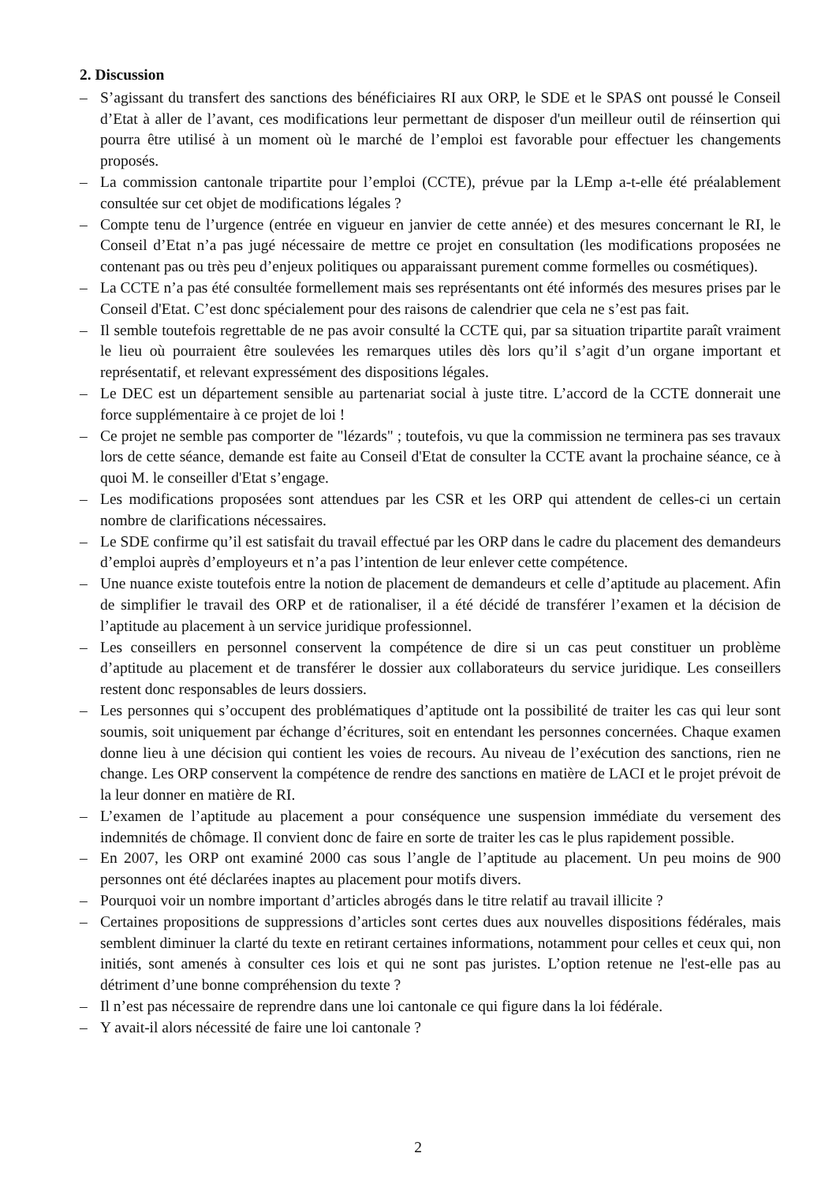2. Discussion
– S’agissant du transfert des sanctions des bénéficiaires RI aux ORP, le SDE et le SPAS ont poussé le Conseil d’Etat à aller de l’avant, ces modifications leur permettant de disposer d'un meilleur outil de réinsertion qui pourra être utilisé à un moment où le marché de l’emploi est favorable pour effectuer les changements proposés.
– La commission cantonale tripartite pour l’emploi (CCTE), prévue par la LEmp a-t-elle été préalablement consultée sur cet objet de modifications légales ?
– Compte tenu de l’urgence (entrée en vigueur en janvier de cette année) et des mesures concernant le RI, le Conseil d’Etat n’a pas jugé nécessaire de mettre ce projet en consultation (les modifications proposées ne contenant pas ou très peu d’enjeux politiques ou apparaissant purement comme formelles ou cosmétiques).
– La CCTE n’a pas été consultée formellement mais ses représentants ont été informés des mesures prises par le Conseil d'Etat. C’est donc spécialement pour des raisons de calendrier que cela ne s’est pas fait.
– Il semble toutefois regrettable de ne pas avoir consulté la CCTE qui, par sa situation tripartite paraît vraiment le lieu où pourraient être soulevées les remarques utiles dès lors qu’il s’agit d’un organe important et représentatif, et relevant expressément des dispositions légales.
– Le DEC est un département sensible au partenariat social à juste titre. L’accord de la CCTE donnerait une force supplémentaire à ce projet de loi !
– Ce projet ne semble pas comporter de "lézards" ; toutefois, vu que la commission ne terminera pas ses travaux lors de cette séance, demande est faite au Conseil d'Etat de consulter la CCTE avant la prochaine séance, ce à quoi M. le conseiller d'Etat s’engage.
– Les modifications proposées sont attendues par les CSR et les ORP qui attendent de celles-ci un certain nombre de clarifications nécessaires.
– Le SDE confirme qu’il est satisfait du travail effectué par les ORP dans le cadre du placement des demandeurs d’emploi auprès d’employeurs et n’a pas l’intention de leur enlever cette compétence.
– Une nuance existe toutefois entre la notion de placement de demandeurs et celle d’aptitude au placement. Afin de simplifier le travail des ORP et de rationaliser, il a été décidé de transférer l’examen et la décision de l’aptitude au placement à un service juridique professionnel.
– Les conseillers en personnel conservent la compétence de dire si un cas peut constituer un problème d’aptitude au placement et de transférer le dossier aux collaborateurs du service juridique. Les conseillers restent donc responsables de leurs dossiers.
– Les personnes qui s’occupent des problématiques d’aptitude ont la possibilité de traiter les cas qui leur sont soumis, soit uniquement par échange d’écritures, soit en entendant les personnes concernées. Chaque examen donne lieu à une décision qui contient les voies de recours. Au niveau de l’exécution des sanctions, rien ne change. Les ORP conservent la compétence de rendre des sanctions en matière de LACI et le projet prévoit de la leur donner en matière de RI.
– L’examen de l’aptitude au placement a pour conséquence une suspension immédiate du versement des indemnités de chômage. Il convient donc de faire en sorte de traiter les cas le plus rapidement possible.
– En 2007, les ORP ont examiné 2000 cas sous l’angle de l’aptitude au placement. Un peu moins de 900 personnes ont été déclarées inaptes au placement pour motifs divers.
– Pourquoi voir un nombre important d’articles abrogés dans le titre relatif au travail illicite ?
– Certaines propositions de suppressions d’articles sont certes dues aux nouvelles dispositions fédérales, mais semblent diminuer la clarté du texte en retirant certaines informations, notamment pour celles et ceux qui, non initiés, sont amenés à consulter ces lois et qui ne sont pas juristes. L’option retenue ne l'est-elle pas au détriment d’une bonne compréhension du texte ?
– Il n’est pas nécessaire de reprendre dans une loi cantonale ce qui figure dans la loi fédérale.
– Y avait-il alors nécessité de faire une loi cantonale ?
2